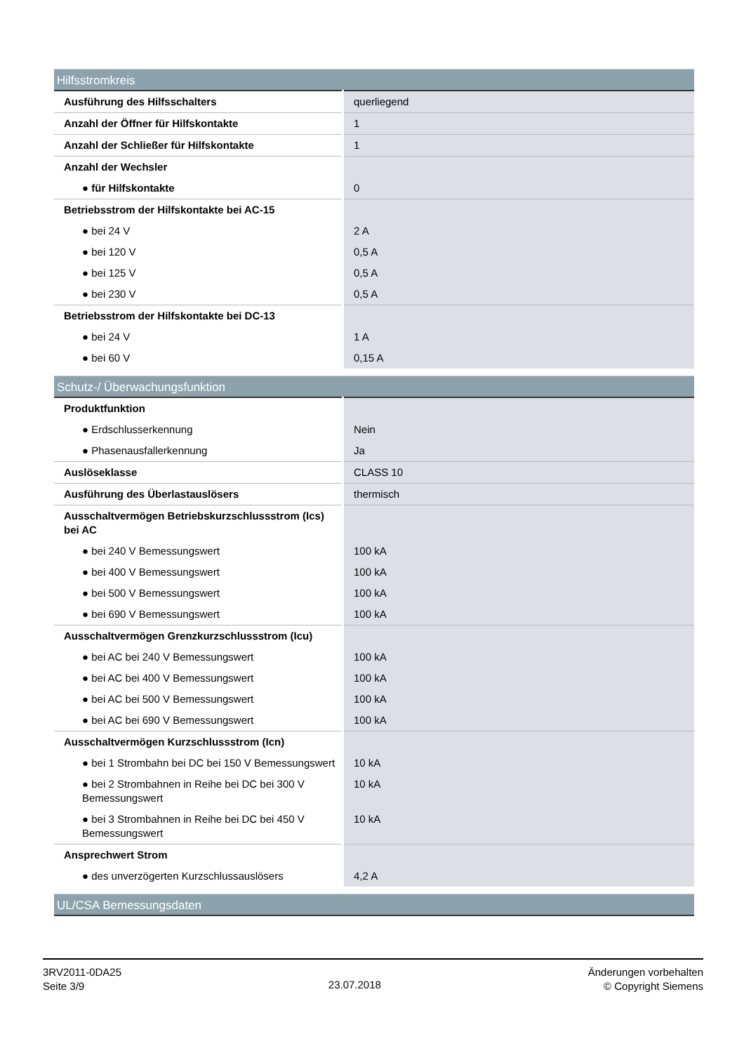| Hilfsstromkreis | |
| --- | --- |
| Ausführung des Hilfsschalters | querliegend |
| Anzahl der Öffner für Hilfskontakte | 1 |
| Anzahl der Schließer für Hilfskontakte | 1 |
| Anzahl der Wechsler | |
| ● für Hilfskontakte | 0 |
| Betriebsstrom der Hilfskontakte bei AC-15 | |
| ● bei 24 V | 2 A |
| ● bei 120 V | 0,5 A |
| ● bei 125 V | 0,5 A |
| ● bei 230 V | 0,5 A |
| Betriebsstrom der Hilfskontakte bei DC-13 | |
| ● bei 24 V | 1 A |
| ● bei 60 V | 0,15 A |
| Schutz-/ Überwachungsfunktion | |
| Produktfunktion | |
| ● Erdschlusserkennung | Nein |
| ● Phasenausfallerkennung | Ja |
| Auslöseklasse | CLASS 10 |
| Ausführung des Überlastauslösers | thermisch |
| Ausschaltvermögen Betriebskurzschlussstrom (Ics) bei AC | |
| ● bei 240 V Bemessungswert | 100 kA |
| ● bei 400 V Bemessungswert | 100 kA |
| ● bei 500 V Bemessungswert | 100 kA |
| ● bei 690 V Bemessungswert | 100 kA |
| Ausschaltvermögen Grenzkurzschlussstrom (Icu) | |
| ● bei AC bei 240 V Bemessungswert | 100 kA |
| ● bei AC bei 400 V Bemessungswert | 100 kA |
| ● bei AC bei 500 V Bemessungswert | 100 kA |
| ● bei AC bei 690 V Bemessungswert | 100 kA |
| Ausschaltvermögen Kurzschlussstrom (Icn) | |
| ● bei 1 Strombahn bei DC bei 150 V Bemessungswert | 10 kA |
| ● bei 2 Strombahnen in Reihe bei DC bei 300 V Bemessungswert | 10 kA |
| ● bei 3 Strombahnen in Reihe bei DC bei 450 V Bemessungswert | 10 kA |
| Ansprechwert Strom | |
| ● des unverzögerten Kurzschlussauslösers | 4,2 A |
| UL/CSA Bemessungsdaten | |
3RV2011-0DA25
Seite 3/9
23.07.2018
Änderungen vorbehalten
© Copyright Siemens